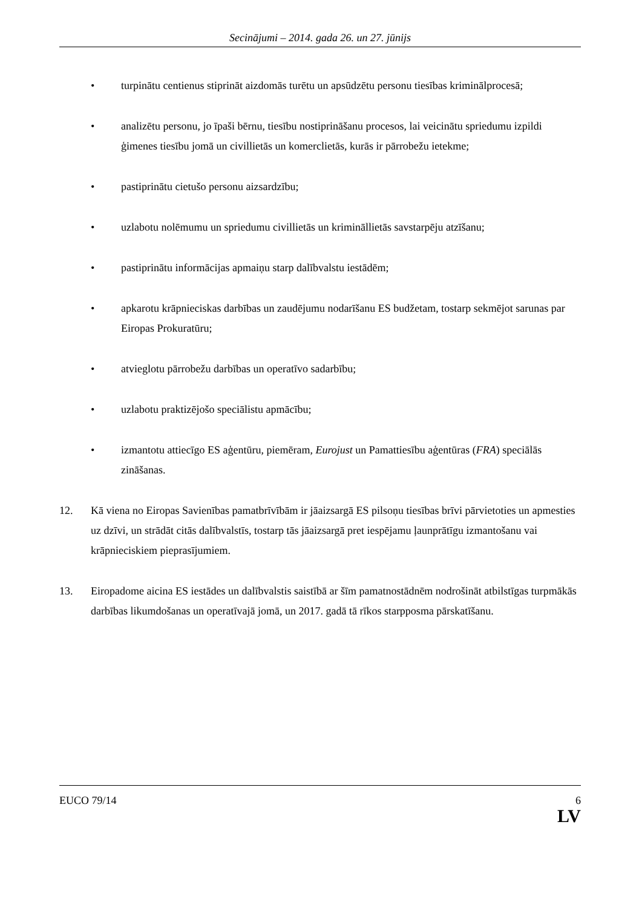Secinājumi – 2014. gada 26. un 27. jūnijs
• turpinātu centienus stiprināt aizdomās turētu un apsūdzētu personu tiesības kriminālprocesā;
• analizētu personu, jo īpaši bērnu, tiesību nostiprināšanu procesos, lai veicinātu spriedumu izpildi ģimenes tiesību jomā un civillietās un komerclietās, kurās ir pārrobežu ietekme;
• pastiprinātu cietušo personu aizsardzību;
• uzlabotu nolēmumu un spriedumu civillietās un krimināllietās savstarpēju atzīšanu;
• pastiprinātu informācijas apmaiņu starp dalībvalstu iestādēm;
• apkarotu krāpnieciskas darbības un zaudējumu nodarīšanu ES budžetam, tostarp sekmējot sarunas par Eiropas Prokuratūru;
• atvieglotu pārrobežu darbības un operatīvo sadarbību;
• uzlabotu praktizējošo speciālistu apmācību;
• izmantotu attiecīgo ES aģentūru, piemēram, Eurojust un Pamattiesību aģentūras (FRA) speciālās zināšanas.
12. Kā viena no Eiropas Savienības pamatbrīvībām ir jāaizsargā ES pilsoņu tiesības brīvi pārvietoties un apmesties uz dzīvi, un strādāt citās dalībvalstīs, tostarp tās jāaizsargā pret iespējamu ļaunprātīgu izmantošanu vai krāpnieciskiem pieprasījumiem.
13. Eiropadome aicina ES iestādes un dalībvalstis saistībā ar šīm pamatnostādnēm nodrošināt atbilstīgas turpmākās darbības likumdošanas un operatīvajā jomā, un 2017. gadā tā rīkos starpposma pārskatīšanu.
EUCO 79/14 6
LV